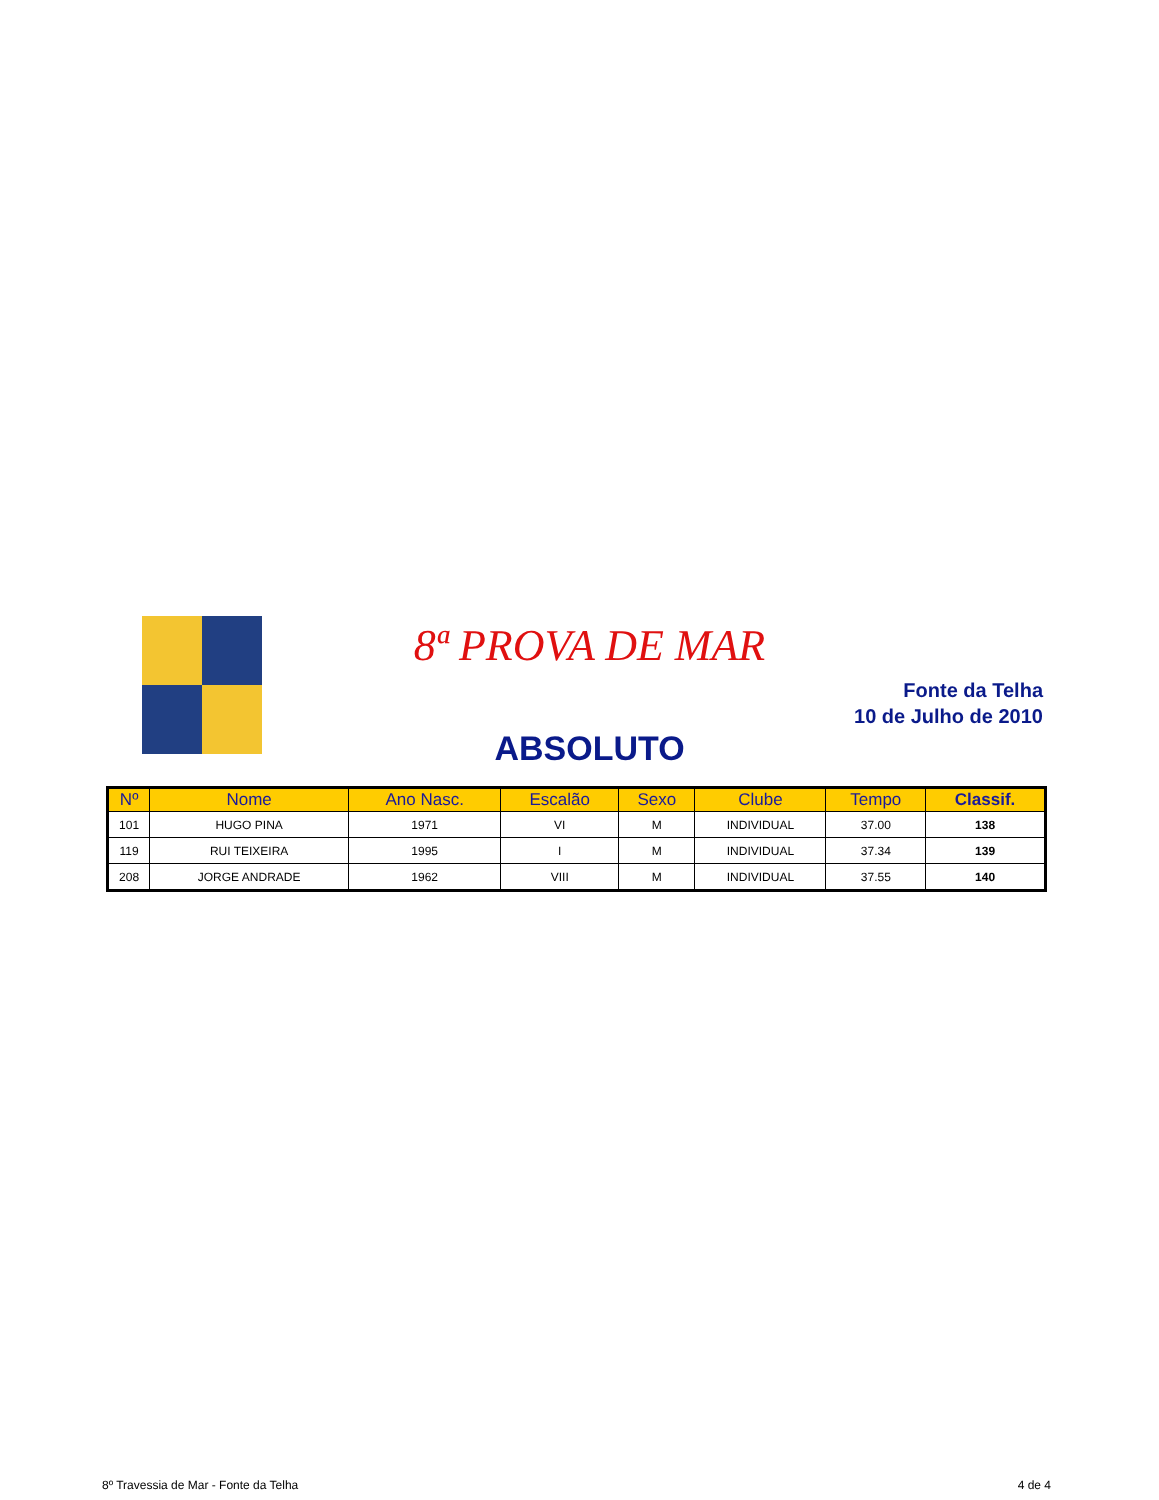8ª PROVA DE MAR
Fonte da Telha
10 de Julho de 2010
ABSOLUTO
| Nº | Nome | Ano Nasc. | Escalão | Sexo | Clube | Tempo | Classif. |
| --- | --- | --- | --- | --- | --- | --- | --- |
| 101 | HUGO PINA | 1971 | VI | M | INDIVIDUAL | 37.00 | 138 |
| 119 | RUI TEIXEIRA | 1995 | I | M | INDIVIDUAL | 37.34 | 139 |
| 208 | JORGE ANDRADE | 1962 | VIII | M | INDIVIDUAL | 37.55 | 140 |
8º Travessia de Mar - Fonte da Telha 4 de 4